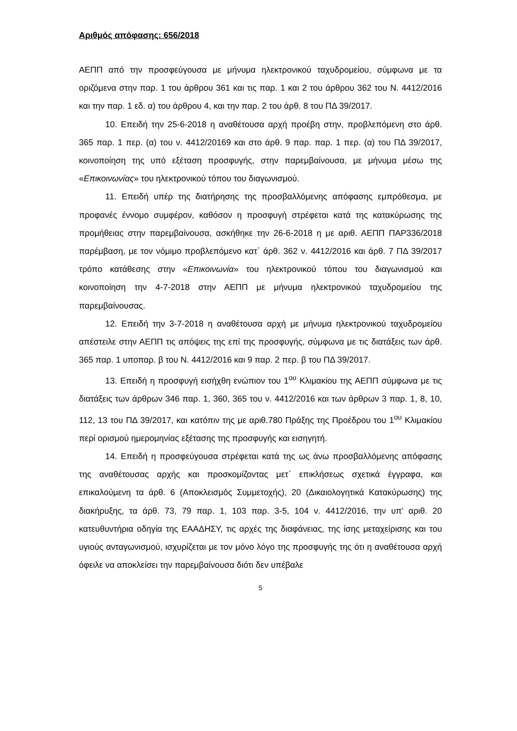Αριθμός απόφασης: 656/2018
ΑΕΠΠ από την προσφεύγουσα με μήνυμα ηλεκτρονικού ταχυδρομείου, σύμφωνα με τα οριζόμενα στην παρ. 1 του άρθρου 361 και τις παρ. 1 και 2 του άρθρου 362 του Ν. 4412/2016 και την παρ. 1 εδ. α) του άρθρου 4, και την παρ. 2 του άρθ. 8 του ΠΔ 39/2017.
10. Επειδή την 25-6-2018 η αναθέτουσα αρχή προέβη στην, προβλεπόμενη στο άρθ. 365 παρ. 1 περ. (α) του ν. 4412/20169 και στο άρθ. 9 παρ. παρ. 1 περ. (α) του ΠΔ 39/2017, κοινοποίηση της υπό εξέταση προσφυγής, στην παρεμβαίνουσα, με μήνυμα μέσω της «Επικοινωνίας» του ηλεκτρονικού τόπου του διαγωνισμού.
11. Επειδή υπέρ της διατήρησης της προσβαλλόμενης απόφασης εμπρόθεσμα, με προφανές έννομο συμφέρον, καθόσον η προσφυγή στρέφεται κατά της κατακύρωσης της προμήθειας στην παρεμβαίνουσα, ασκήθηκε την 26-6-2018 η με αριθ. ΑΕΠΠ ΠΑΡ336/2018 παρέμβαση, με τον νόμιμο προβλεπόμενο κατ΄ άρθ. 362 ν. 4412/2016 και άρθ. 7 ΠΔ 39/2017 τρόπο κατάθεσης στην «Επικοινωνία» του ηλεκτρονικού τόπου του διαγωνισμού και κοινοποίηση την 4-7-2018 στην ΑΕΠΠ με μήνυμα ηλεκτρονικού ταχυδρομείου της παρεμβαίνουσας.
12. Επειδή την 3-7-2018 η αναθέτουσα αρχή με μήνυμα ηλεκτρονικού ταχυδρομείου απέστειλε στην ΑΕΠΠ τις απόψεις της επί της προσφυγής, σύμφωνα με τις διατάξεις των άρθ. 365 παρ. 1 υποπαρ. β του Ν. 4412/2016 και 9 παρ. 2 περ. β του ΠΔ 39/2017.
13. Επειδή η προσφυγή εισήχθη ενώπιον του 1<sup>ου</sup> Κλιμακίου της ΑΕΠΠ σύμφωνα με τις διατάξεις των άρθρων 346 παρ. 1, 360, 365 του ν. 4412/2016 και των άρθρων 3 παρ. 1, 8, 10, 112, 13 του ΠΔ 39/2017, και κατόπιν της με αριθ.780 Πράξης της Προέδρου του 1<sup>ου</sup> Κλιμακίου περί ορισμού ημερομηνίας εξέτασης της προσφυγής και εισηγητή.
14. Επειδή η προσφεύγουσα στρέφεται κατά της ως άνω προσβαλλόμενης απόφασης της αναθέτουσας αρχής και προσκομίζοντας μετ΄ επικλήσεως σχετικά έγγραφα, και επικαλούμενη τα άρθ. 6 (Αποκλεισμός Συμμετοχής), 20 (Δικαιολογητικά Κατακύρωσης) της διακήρυξης, τα άρθ. 73, 79 παρ. 1, 103 παρ. 3-5, 104 ν. 4412/2016, την υπ’ αριθ. 20 κατευθυντήρια οδηγία της ΕΑΑΔΗΣΥ, τις αρχές της διαφάνειας, της ίσης μεταχείρισης και του υγιούς ανταγωνισμού, ισχυρίζεται με τον μόνο λόγο της προσφυγής της ότι η αναθέτουσα αρχή όφειλε να αποκλείσει την παρεμβαίνουσα διότι δεν υπέβαλε
5